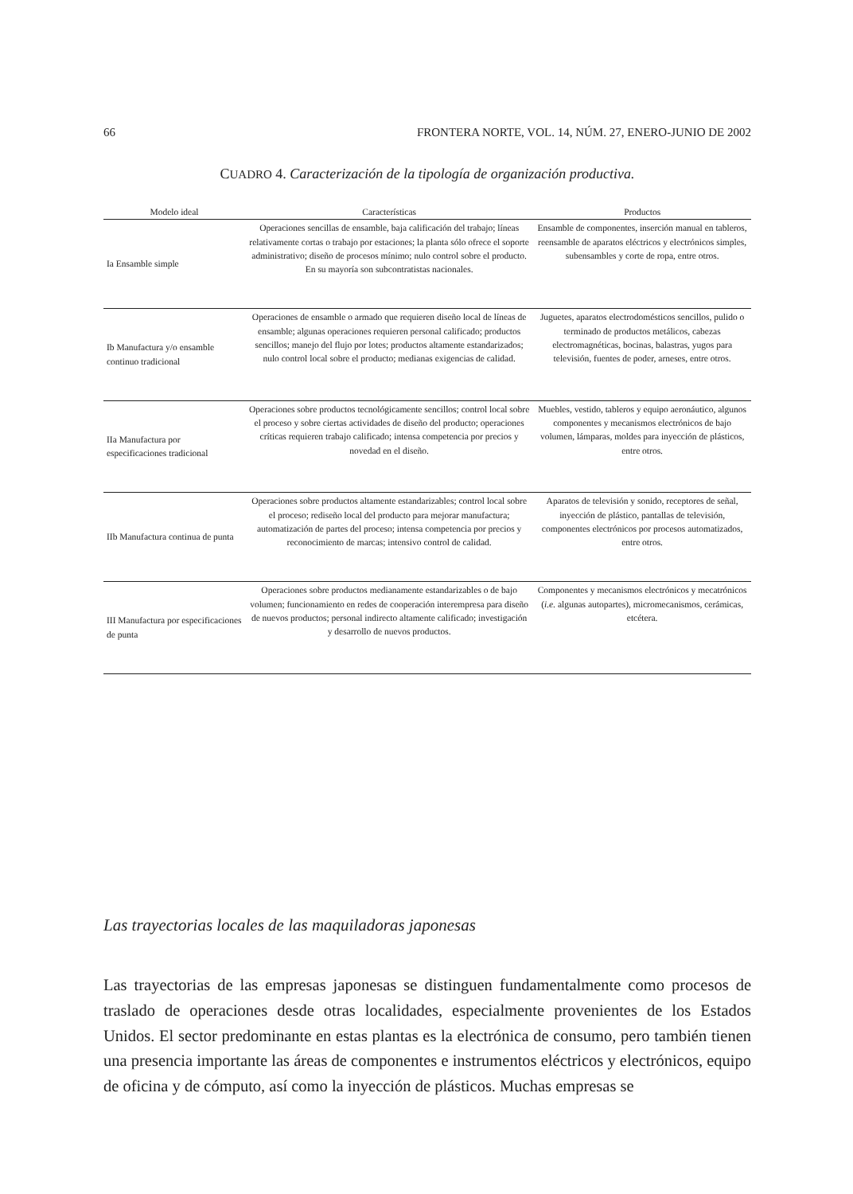66 FRONTERA NORTE, VOL. 14, NÚM. 27, ENERO-JUNIO DE 2002
CUADRO 4. Caracterización de la tipología de organización productiva.
| Modelo ideal | Características | Productos |
| --- | --- | --- |
| Ia Ensamble simple | Operaciones sencillas de ensamble, baja calificación del trabajo; líneas relativamente cortas o trabajo por estaciones; la planta sólo ofrece el soporte administrativo; diseño de procesos mínimo; nulo control sobre el producto. En su mayoría son subcontratistas nacionales. | Ensamble de componentes, inserción manual en tableros, reensamble de aparatos eléctricos y electrónicos simples, subensambles y corte de ropa, entre otros. |
| Ib Manufactura y/o ensamble continuo tradicional | Operaciones de ensamble o armado que requieren diseño local de líneas de ensamble; algunas operaciones requieren personal calificado; productos sencillos; manejo del flujo por lotes; productos altamente estandarizados; nulo control local sobre el producto; medianas exigencias de calidad. | Juguetes, aparatos electrodomésticos sencillos, pulido o terminado de productos metálicos, cabezas electromagnéticas, bocinas, balastras, yugos para televisión, fuentes de poder, arneses, entre otros. |
| IIa Manufactura por especificaciones tradicional | Operaciones sobre productos tecnológicamente sencillos; control local sobre el proceso y sobre ciertas actividades de diseño del producto; operaciones críticas requieren trabajo calificado; intensa competencia por precios y novedad en el diseño. | Muebles, vestido, tableros y equipo aeronáutico, algunos componentes y mecanismos electrónicos de bajo volumen, lámparas, moldes para inyección de plásticos, entre otros. |
| IIb Manufactura continua de punta | Operaciones sobre productos altamente estandarizables; control local sobre el proceso; rediseño local del producto para mejorar manufactura; automatización de partes del proceso; intensa competencia por precios y reconocimiento de marcas; intensivo control de calidad. | Aparatos de televisión y sonido, receptores de señal, inyección de plástico, pantallas de televisión, componentes electrónicos por procesos automatizados, entre otros. |
| III Manufactura por especificaciones de punta | Operaciones sobre productos medianamente estandarizables o de bajo volumen; funcionamiento en redes de cooperación interempresa para diseño de nuevos productos; personal indirecto altamente calificado; investigación y desarrollo de nuevos productos. | Componentes y mecanismos electrónicos y mecatrónicos ( i.e. algunas autopartes), micromecanismos, cerámicas, etcétera. |
Las trayectorias locales de las maquiladoras japonesas
Las trayectorias de las empresas japonesas se distinguen fundamentalmente como procesos de traslado de operaciones desde otras localidades, especialmente provenientes de los Estados Unidos. El sector predominante en estas plantas es la electrónica de consumo, pero también tienen una presencia importante las áreas de componentes e instrumentos eléctricos y electrónicos, equipo de oficina y de cómputo, así como la inyección de plásticos. Muchas empresas se